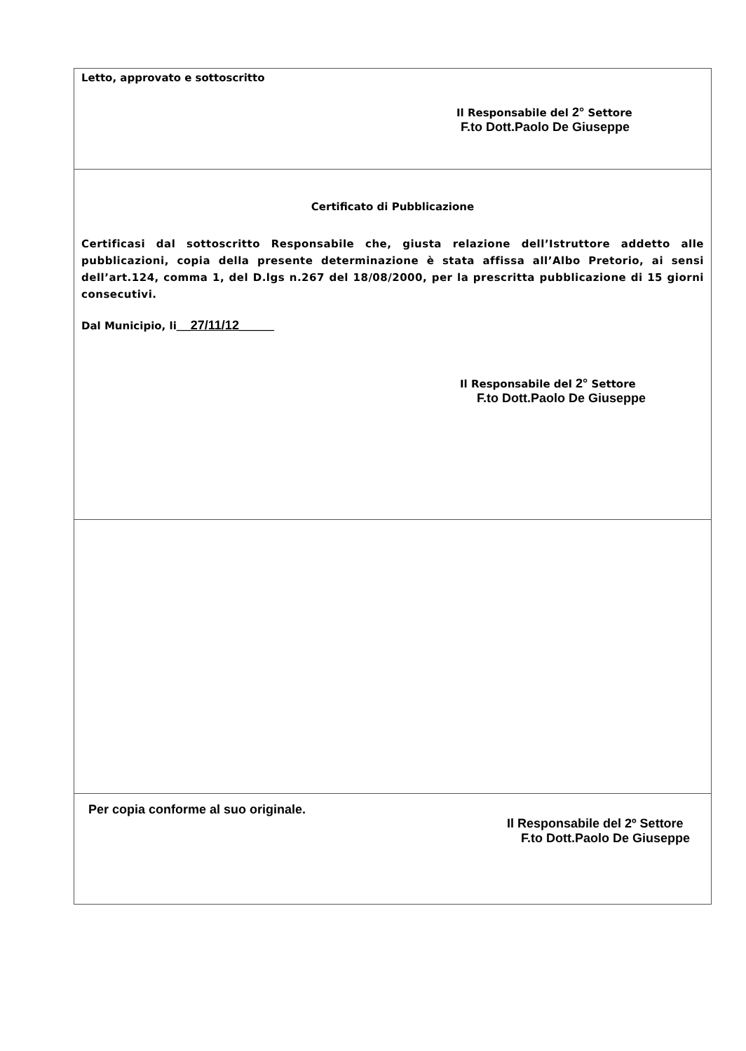Letto, approvato e sottoscritto
Il Responsabile del 2° Settore
F.to Dott.Paolo De Giuseppe
Certificato di Pubblicazione
Certificasi dal sottoscritto Responsabile che, giusta relazione dell’Istruttore addetto alle pubblicazioni, copia della presente determinazione è stata affissa all’Albo Pretorio, ai sensi dell’art.124, comma 1, del D.lgs n.267 del 18/08/2000, per la prescritta pubblicazione di 15 giorni consecutivi.
Dal Municipio, li__27/11/12_____
Il Responsabile del 2° Settore
F.to Dott.Paolo De Giuseppe
Per copia conforme al suo originale.
Il Responsabile del 2º Settore
F.to Dott.Paolo De Giuseppe